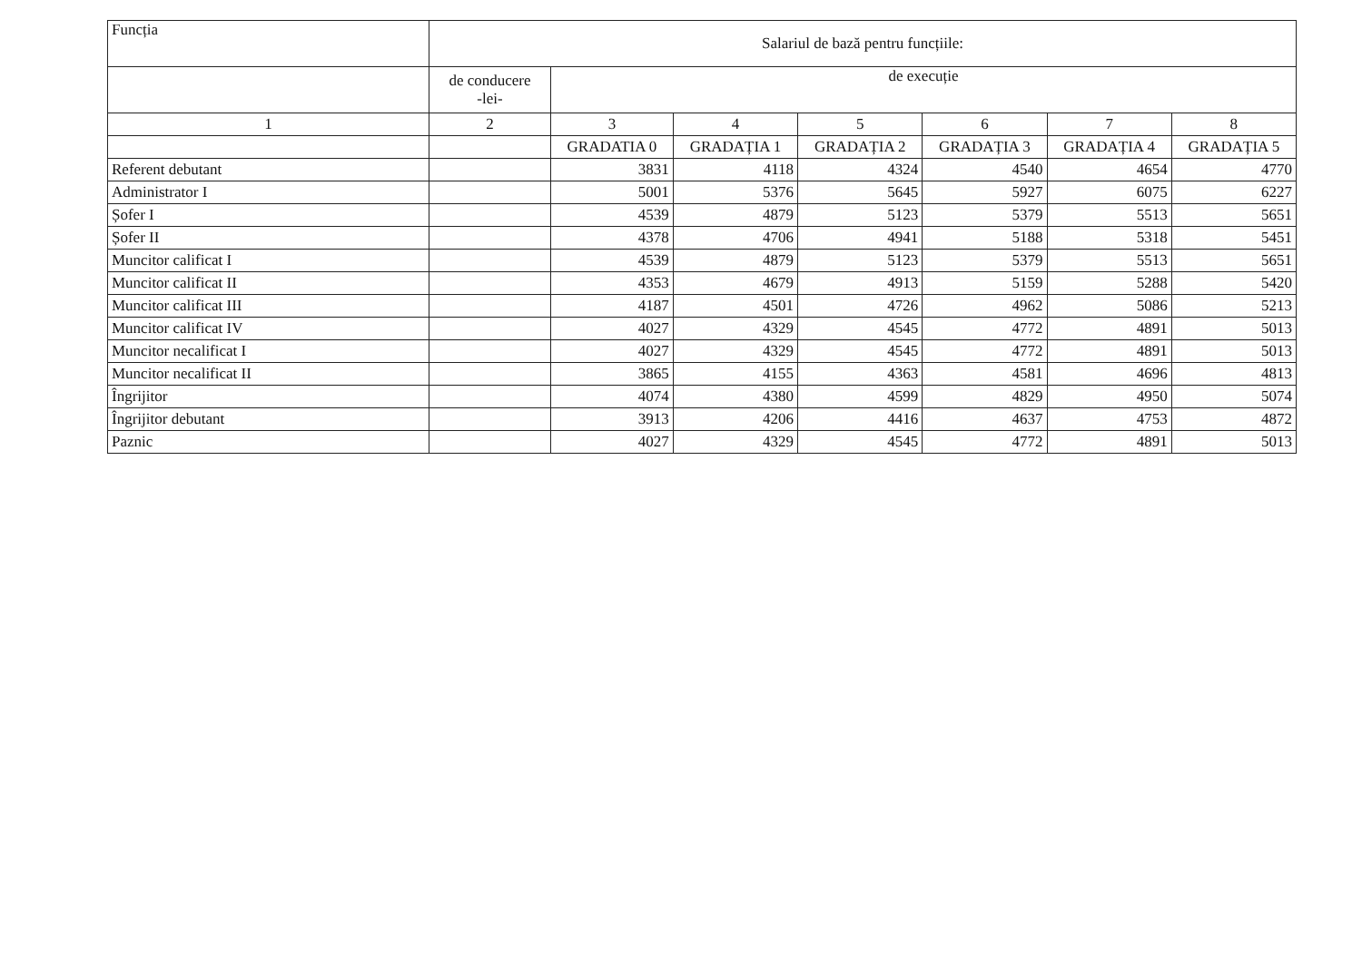| Funcția | Salariul de bază pentru funcțiile: | | | | | | |
| --- | --- | --- | --- | --- | --- | --- | --- |
| | de conducere -lei- | de execuție | | | | | |
| 1 | 2 | 3 | 4 | 5 | 6 | 7 | 8 |
| | | GRADATIA 0 | GRADAȚIA 1 | GRADAȚIA 2 | GRADAȚIA 3 | GRADAȚIA 4 | GRADAȚIA 5 |
| Referent debutant | | 3831 | 4118 | 4324 | 4540 | 4654 | 4770 |
| Administrator I | | 5001 | 5376 | 5645 | 5927 | 6075 | 6227 |
| Șofer I | | 4539 | 4879 | 5123 | 5379 | 5513 | 5651 |
| Șofer II | | 4378 | 4706 | 4941 | 5188 | 5318 | 5451 |
| Muncitor calificat I | | 4539 | 4879 | 5123 | 5379 | 5513 | 5651 |
| Muncitor calificat II | | 4353 | 4679 | 4913 | 5159 | 5288 | 5420 |
| Muncitor calificat III | | 4187 | 4501 | 4726 | 4962 | 5086 | 5213 |
| Muncitor calificat IV | | 4027 | 4329 | 4545 | 4772 | 4891 | 5013 |
| Muncitor necalificat I | | 4027 | 4329 | 4545 | 4772 | 4891 | 5013 |
| Muncitor necalificat II | | 3865 | 4155 | 4363 | 4581 | 4696 | 4813 |
| Îngrijitor | | 4074 | 4380 | 4599 | 4829 | 4950 | 5074 |
| Îngrijitor debutant | | 3913 | 4206 | 4416 | 4637 | 4753 | 4872 |
| Paznic | | 4027 | 4329 | 4545 | 4772 | 4891 | 5013 |